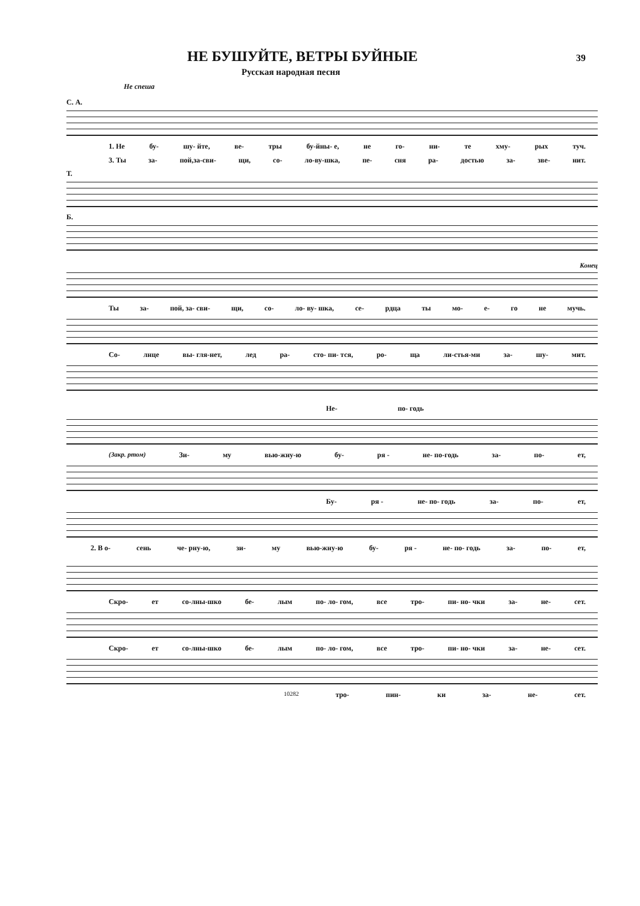НЕ БУШУЙТЕ, ВЕТРЫ БУЙНЫЕ
39
Русская народная песня
Не спеша
С. А.
1. Не бу- шу- йте, ве- тры бу-йны- е, не го- ни- те хму- рых туч.
3. Ты за- пой,за-сви- щи, со- ло-ву-шка, пе- сня ра- достью за- зве- нит.
Т.
Б.
Конец
Ты за- пой, за- сви- щи, со- ло- ву- шка, се- рдца ты мо- е- го не мучь.
Со- лнце вы- гля-нет, лед ра- сто- пи- тся, ро- ща ли-стья-ми за- шу- мит.
Не- по- годь
(Закр. ртом) Зи- му вью-жну-ю бу- ря - не- по-годь за- по- ет,
Бу- ря - не- по- годь за- по- ет,
2. В о- сень че- рну-ю, зи- му вью-жну-ю бу- ря - не- по- годь за- по- ет,
Скро- ет со-лны-шко бе- лым по- ло- гом, все тро- пи- но- чки за- не- сет.
Скро- ет со-лны-шко бе- лым по- ло- гом, все тро- пи- но- чки за- не- сет.
10282 тро- пин- ки за- не- сет.